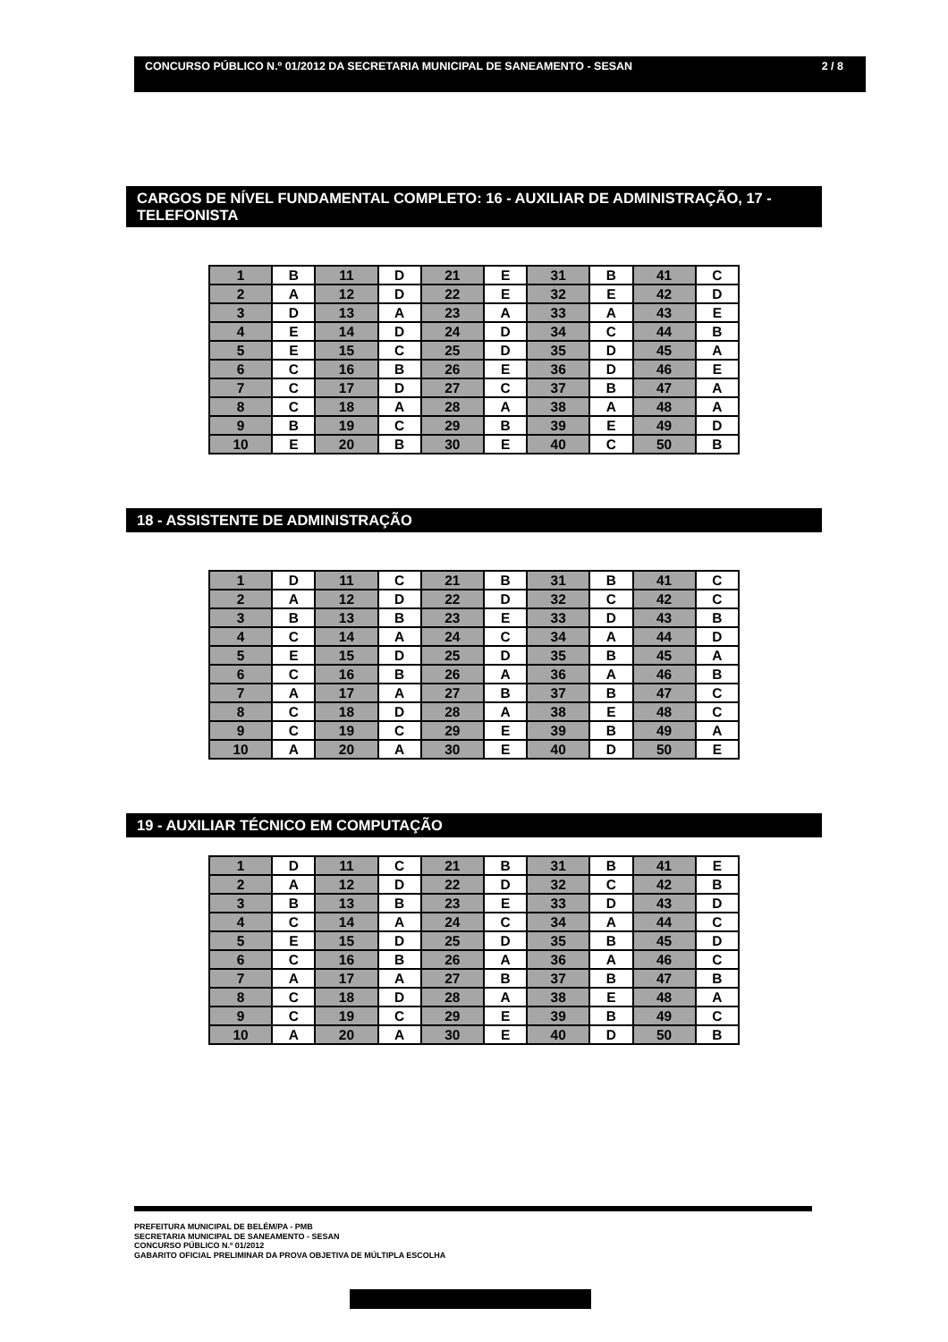CONCURSO PÚBLICO N.º 01/2012 DA SECRETARIA MUNICIPAL DE SANEAMENTO - SESAN 2 / 8
CARGOS DE NÍVEL FUNDAMENTAL COMPLETO: 16 - AUXILIAR DE ADMINISTRAÇÃO, 17 - TELEFONISTA
| 1 | B | 11 | D | 21 | E | 31 | B | 41 | C |
| 2 | A | 12 | D | 22 | E | 32 | E | 42 | D |
| 3 | D | 13 | A | 23 | A | 33 | A | 43 | E |
| 4 | E | 14 | D | 24 | D | 34 | C | 44 | B |
| 5 | E | 15 | C | 25 | D | 35 | D | 45 | A |
| 6 | C | 16 | B | 26 | E | 36 | D | 46 | E |
| 7 | C | 17 | D | 27 | C | 37 | B | 47 | A |
| 8 | C | 18 | A | 28 | A | 38 | A | 48 | A |
| 9 | B | 19 | C | 29 | B | 39 | E | 49 | D |
| 10 | E | 20 | B | 30 | E | 40 | C | 50 | B |
18 - ASSISTENTE DE ADMINISTRAÇÃO
| 1 | D | 11 | C | 21 | B | 31 | B | 41 | C |
| 2 | A | 12 | D | 22 | D | 32 | C | 42 | C |
| 3 | B | 13 | B | 23 | E | 33 | D | 43 | B |
| 4 | C | 14 | A | 24 | C | 34 | A | 44 | D |
| 5 | E | 15 | D | 25 | D | 35 | B | 45 | A |
| 6 | C | 16 | B | 26 | A | 36 | A | 46 | B |
| 7 | A | 17 | A | 27 | B | 37 | B | 47 | C |
| 8 | C | 18 | D | 28 | A | 38 | E | 48 | C |
| 9 | C | 19 | C | 29 | E | 39 | B | 49 | A |
| 10 | A | 20 | A | 30 | E | 40 | D | 50 | E |
19 - AUXILIAR TÉCNICO EM COMPUTAÇÃO
| 1 | D | 11 | C | 21 | B | 31 | B | 41 | E |
| 2 | A | 12 | D | 22 | D | 32 | C | 42 | B |
| 3 | B | 13 | B | 23 | E | 33 | D | 43 | D |
| 4 | C | 14 | A | 24 | C | 34 | A | 44 | C |
| 5 | E | 15 | D | 25 | D | 35 | B | 45 | D |
| 6 | C | 16 | B | 26 | A | 36 | A | 46 | C |
| 7 | A | 17 | A | 27 | B | 37 | B | 47 | B |
| 8 | C | 18 | D | 28 | A | 38 | E | 48 | A |
| 9 | C | 19 | C | 29 | E | 39 | B | 49 | C |
| 10 | A | 20 | A | 30 | E | 40 | D | 50 | B |
PREFEITURA MUNICIPAL DE BELÉM/PA - PMB
SECRETARIA MUNICIPAL DE SANEAMENTO - SESAN
CONCURSO PÚBLICO N.º 01/2012
GABARITO OFICIAL PRELIMINAR DA PROVA OBJETIVA DE MÚLTIPLA ESCOLHA